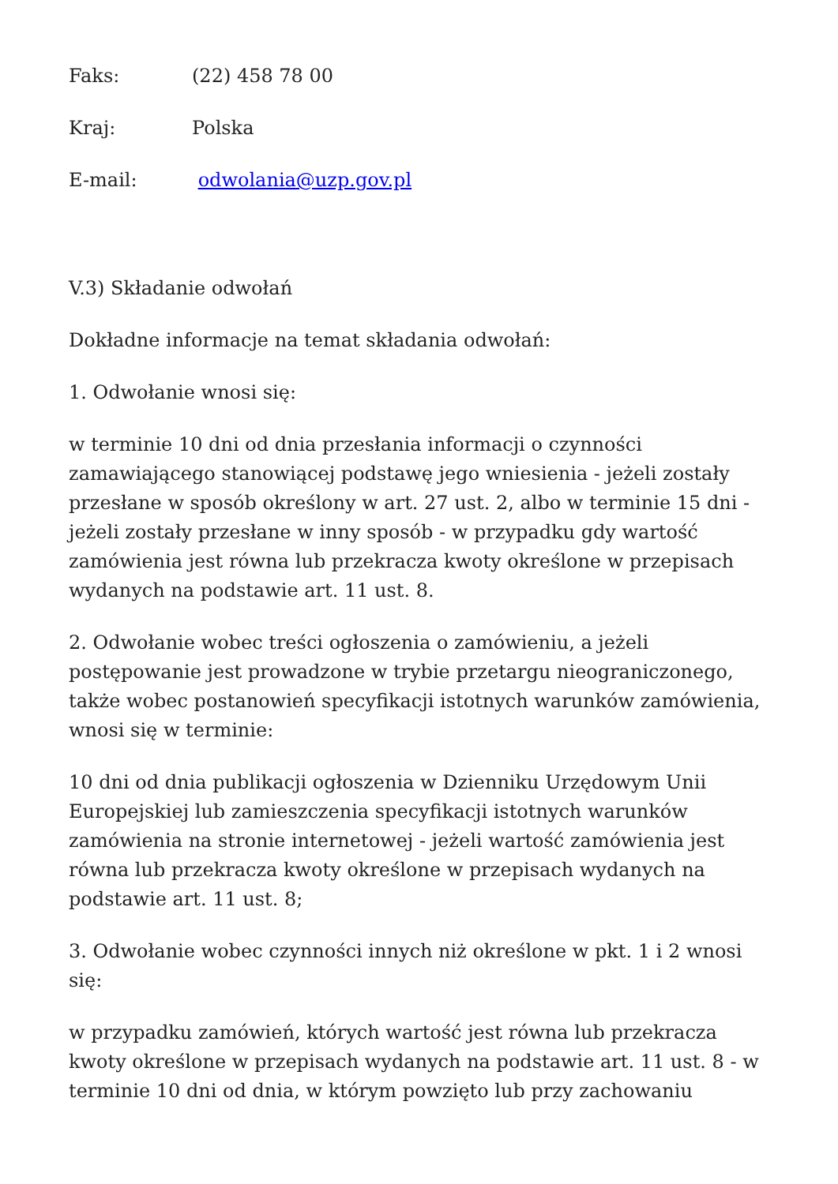Faks: (22) 458 78 00
Kraj: Polska
E-mail: odwolania@uzp.gov.pl
V.3) Składanie odwołań
Dokładne informacje na temat składania odwołań:
1. Odwołanie wnosi się:
w terminie 10 dni od dnia przesłania informacji o czynności zamawiającego stanowiącej podstawę jego wniesienia - jeżeli zostały przesłane w sposób określony w art. 27 ust. 2, albo w terminie 15 dni - jeżeli zostały przesłane w inny sposób - w przypadku gdy wartość zamówienia jest równa lub przekracza kwoty określone w przepisach wydanych na podstawie art. 11 ust. 8.
2. Odwołanie wobec treści ogłoszenia o zamówieniu, a jeżeli postępowanie jest prowadzone w trybie przetargu nieograniczonego, także wobec postanowień specyfikacji istotnych warunków zamówienia, wnosi się w terminie:
10 dni od dnia publikacji ogłoszenia w Dzienniku Urzędowym Unii Europejskiej lub zamieszczenia specyfikacji istotnych warunków zamówienia na stronie internetowej - jeżeli wartość zamówienia jest równa lub przekracza kwoty określone w przepisach wydanych na podstawie art. 11 ust. 8;
3. Odwołanie wobec czynności innych niż określone w pkt. 1 i 2 wnosi się:
w przypadku zamówień, których wartość jest równa lub przekracza kwoty określone w przepisach wydanych na podstawie art. 11 ust. 8 - w terminie 10 dni od dnia, w którym powzięto lub przy zachowaniu